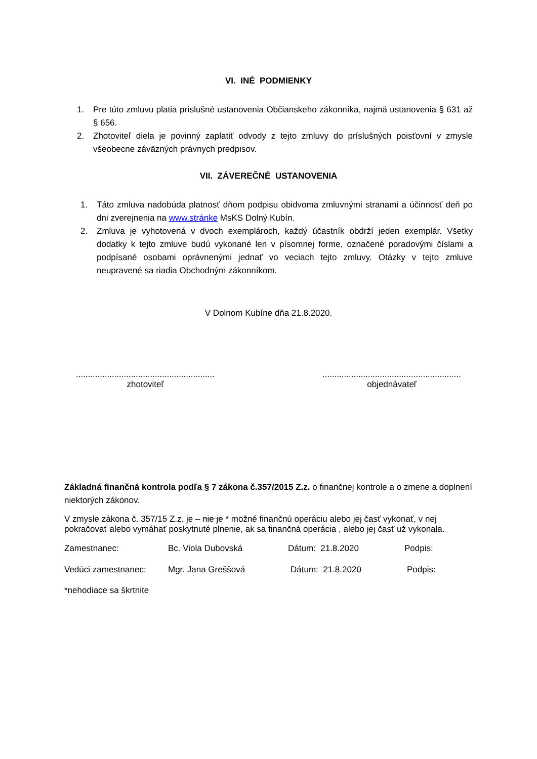VI. INÉ PODMIENKY
1. Pre túto zmluvu platia príslušné ustanovenia Občianskeho zákonníka, najmä ustanovenia § 631 až § 656.
2. Zhotoviteľ diela je povinný zaplatiť odvody z tejto zmluvy do príslušných poisťovní v zmysle všeobecne záväzných právnych predpisov.
VII. ZÁVEREČNÉ USTANOVENIA
1. Táto zmluva nadobúda platnosť dňom podpisu obidvoma zmluvnými stranami a účinnosť deň po dni zverejnenia na www.stránke MsKS Dolný Kubín.
2. Zmluva je vyhotovená v dvoch exemplároch, každý účastník obdrží jeden exemplár. Všetky dodatky k tejto zmluve budú vykonané len v písomnej forme, označené poradovými číslami a podpísané osobami oprávnenými jednať vo veciach tejto zmluvy. Otázky v tejto zmluve neupravené sa riadia Obchodným zákonníkom.
V Dolnom Kubíne dňa 21.8.2020.
..........................................................
zhotoviteľ
..........................................................
objednávateľ
Základná finančná kontrola podľa § 7 zákona č.357/2015 Z.z. o finančnej kontrole a o zmene a doplnení niektorých zákonov.
V zmysle zákona č. 357/15 Z.z. je – nie je * možné finančnú operáciu alebo jej časť vykonať, v nej pokračovať alebo vymáhať poskytnuté plnenie, ak sa finančná operácia , alebo jej časť už vykonala.
Zamestnanec: Bc. Viola Dubovská Dátum: 21.8.2020 Podpis:
Vedúci zamestnanec: Mgr. Jana Greššová Dátum: 21.8.2020 Podpis:
*nehodiace sa škrtnite